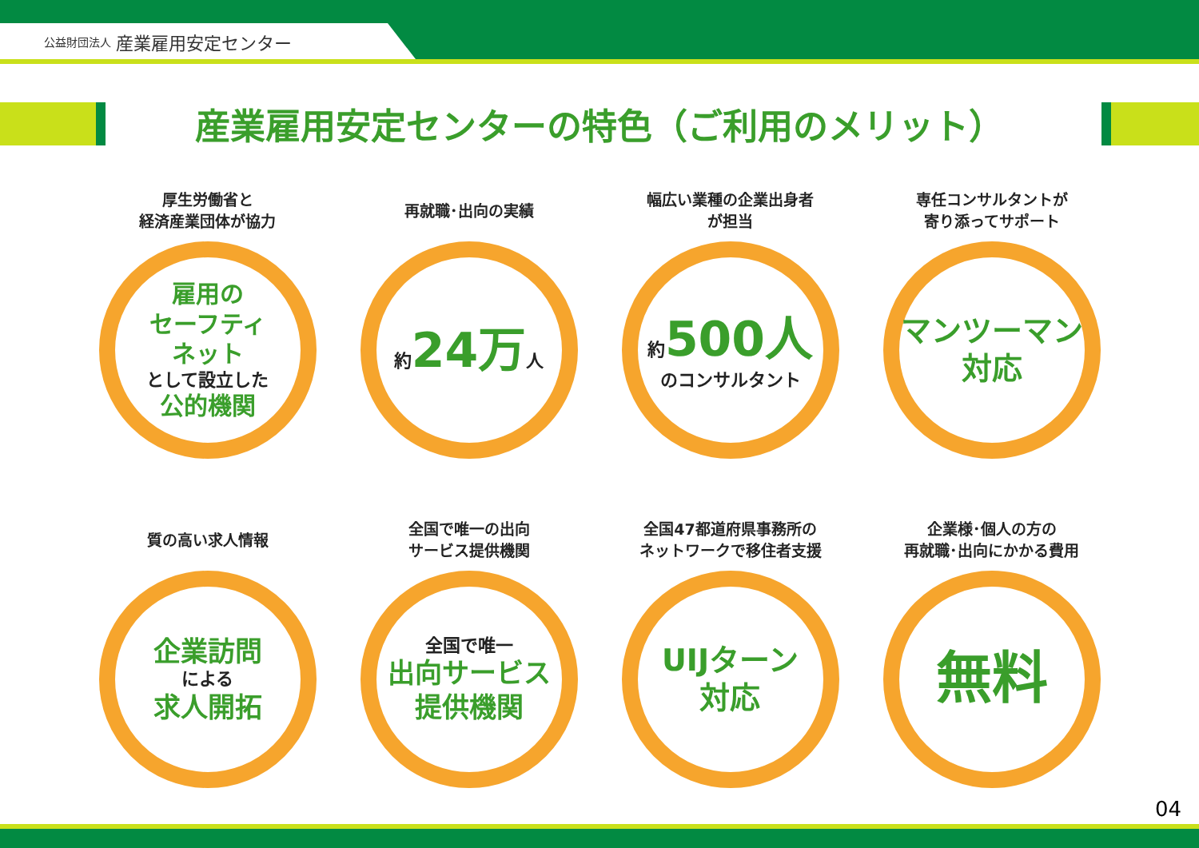公益財団法人 産業雇用安定センター
産業雇用安定センターの特色（ご利用のメリット）
厚生労働省と
経済産業団体が協力
雇用の
セーフティ
ネット
として設立した
公的機関
再就職･出向の実績
約24万人
幅広い業種の企業出身者
が担当
約500人
のコンサルタント
専任コンサルタントが
寄り添ってサポート
マンツーマン
対応
質の高い求人情報
企業訪問
による
求人開拓
全国で唯一の出向
サービス提供機関
全国で唯一
出向サービス
提供機関
全国47都道府県事務所の
ネットワークで移住者支援
UIJターン
対応
企業様･個人の方の
再就職･出向にかかる費用
無料
04